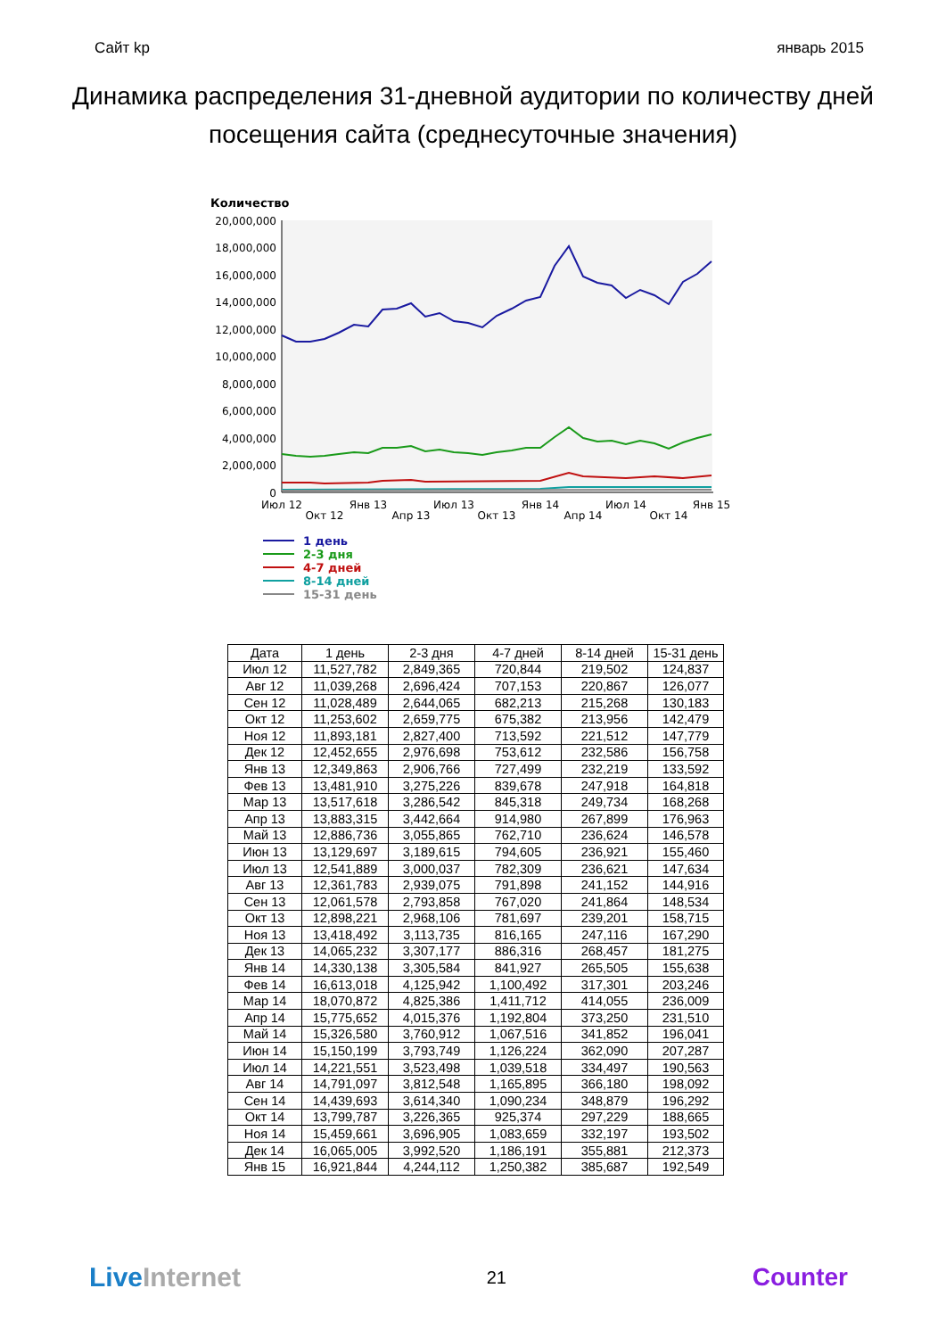Сайт kp январь 2015
Динамика распределения 31-дневной аудитории по количеству дней посещения сайта (среднесуточные значения)
Количество
20,000,000
18,000,000
16,000,000
14,000,000
12,000,000
10,000,000
8,000,000
6,000,000
4,000,000
2,000,000
0
Июл 12
Окт 12
Янв 13
Апр 13
Июл 13
Окт 13
Янв 14
Апр 14
Июл 14
Окт 14
Янв 15
1 день
2-3 дня
4-7 дней
8-14 дней
15-31 день
| Дата | 1 день | 2-3 дня | 4-7 дней | 8-14 дней | 15-31 день |
| --- | --- | --- | --- | --- | --- |
| Июл 12 | 11,527,782 | 2,849,365 | 720,844 | 219,502 | 124,837 |
| Авг 12 | 11,039,268 | 2,696,424 | 707,153 | 220,867 | 126,077 |
| Сен 12 | 11,028,489 | 2,644,065 | 682,213 | 215,268 | 130,183 |
| Окт 12 | 11,253,602 | 2,659,775 | 675,382 | 213,956 | 142,479 |
| Ноя 12 | 11,893,181 | 2,827,400 | 713,592 | 221,512 | 147,779 |
| Дек 12 | 12,452,655 | 2,976,698 | 753,612 | 232,586 | 156,758 |
| Янв 13 | 12,349,863 | 2,906,766 | 727,499 | 232,219 | 133,592 |
| Фев 13 | 13,481,910 | 3,275,226 | 839,678 | 247,918 | 164,818 |
| Мар 13 | 13,517,618 | 3,286,542 | 845,318 | 249,734 | 168,268 |
| Апр 13 | 13,883,315 | 3,442,664 | 914,980 | 267,899 | 176,963 |
| Май 13 | 12,886,736 | 3,055,865 | 762,710 | 236,624 | 146,578 |
| Июн 13 | 13,129,697 | 3,189,615 | 794,605 | 236,921 | 155,460 |
| Июл 13 | 12,541,889 | 3,000,037 | 782,309 | 236,621 | 147,634 |
| Авг 13 | 12,361,783 | 2,939,075 | 791,898 | 241,152 | 144,916 |
| Сен 13 | 12,061,578 | 2,793,858 | 767,020 | 241,864 | 148,534 |
| Окт 13 | 12,898,221 | 2,968,106 | 781,697 | 239,201 | 158,715 |
| Ноя 13 | 13,418,492 | 3,113,735 | 816,165 | 247,116 | 167,290 |
| Дек 13 | 14,065,232 | 3,307,177 | 886,316 | 268,457 | 181,275 |
| Янв 14 | 14,330,138 | 3,305,584 | 841,927 | 265,505 | 155,638 |
| Фев 14 | 16,613,018 | 4,125,942 | 1,100,492 | 317,301 | 203,246 |
| Мар 14 | 18,070,872 | 4,825,386 | 1,411,712 | 414,055 | 236,009 |
| Апр 14 | 15,775,652 | 4,015,376 | 1,192,804 | 373,250 | 231,510 |
| Май 14 | 15,326,580 | 3,760,912 | 1,067,516 | 341,852 | 196,041 |
| Июн 14 | 15,150,199 | 3,793,749 | 1,126,224 | 362,090 | 207,287 |
| Июл 14 | 14,221,551 | 3,523,498 | 1,039,518 | 334,497 | 190,563 |
| Авг 14 | 14,791,097 | 3,812,548 | 1,165,895 | 366,180 | 198,092 |
| Сен 14 | 14,439,693 | 3,614,340 | 1,090,234 | 348,879 | 196,292 |
| Окт 14 | 13,799,787 | 3,226,365 | 925,374 | 297,229 | 188,665 |
| Ноя 14 | 15,459,661 | 3,696,905 | 1,083,659 | 332,197 | 193,502 |
| Дек 14 | 16,065,005 | 3,992,520 | 1,186,191 | 355,881 | 212,373 |
| Янв 15 | 16,921,844 | 4,244,112 | 1,250,382 | 385,687 | 192,549 |
Live Internet 21 Counter